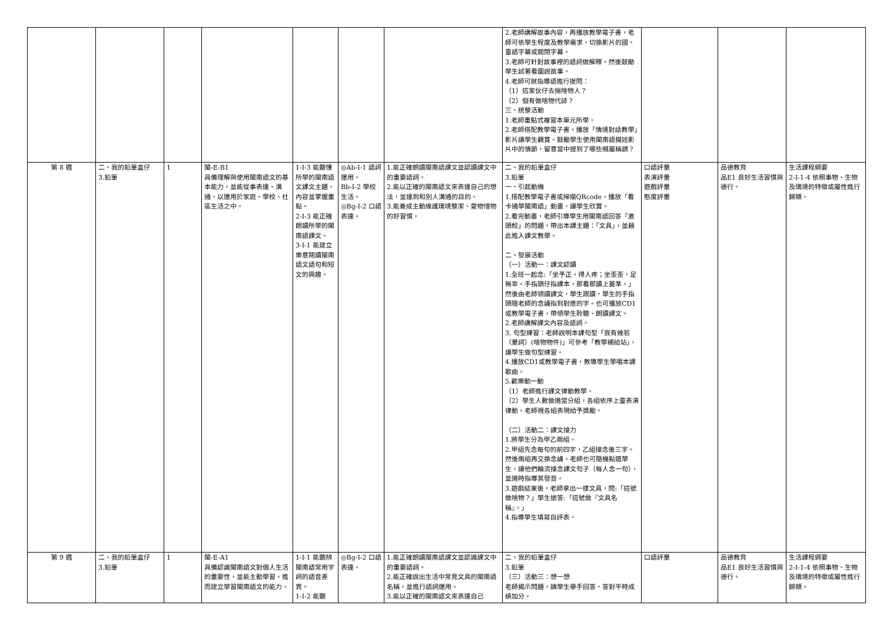| | | | | | | | 2.老師講解故事內容，再播放教學電子書，老師可依學生程度及教學需求，切換影片的國、臺語字幕或關閉字幕。 3.老師可針對故事裡的語詞做解釋，然後鼓勵學生試著看圖說故事。 4.老師可就指導語進行提問： （1）這家伙仔去揣啥物人？ （2）佪有做啥物代誌？ 三、統整活動 1.老師重點式複習本單元所學。 2.老師搭配教學電子書，播放「情境對話教學」影片讓學生觀賞。鼓勵學生使用閩南語描述影片中的情節，留意當中提到了哪些親屬稱謂？ | | | |
| 第 8 週 | 二、我的鉛筆盒仔 3.鉛筆 | 1 | 閩-E-B1 具備理解與使用閩南語文的基本能力，並能從事表達、溝通，以運用於家庭、學校、社區生活之中。 | 1-Ⅰ-3 能聽懂所學的閩南語文課文主題、內容並掌握重點。 2-Ⅰ-3 能正確朗讀所學的閩南語課文。 3-Ⅰ-1 能建立樂意閱讀閩南語文語句和短文的興趣。 | ◎Ab-Ⅰ-1 語詞運用。 Bb-Ⅰ-2 學校生活。 ◎Bg-Ⅰ-2 口語表達。 | 1.能正確朗讀閩南語課文並認讀課文中的重要語詞。 2.能以正確的閩南語文來表達自己的想法，並達到和別人溝通的目的。 3.能養成主動維護環境整潔、愛物惜物的好習慣。 | 二、我的鉛筆盒仔 3.鉛筆 一、引起動機 1.搭配教學電子書或掃描QRcode，播放「看卡通學閩南語」動畫，讓學生欣賞。 2.看完動畫，老師引導學生用閩南語回答「激頭殼」的問題，帶出本課主題：「文具」，並藉此進入課文教學。 二、發展活動 （一）活動一：課文認讀 1.全班一起念:「坐予正，得人疼；坐歪歪，足無乖。手指頭仔指課本，那看那讀上蓋準。」然後由老師領讀課文，學生跟讀，學生的手指頭隨老師的念誦指到對應的字。也可播放CD1或教學電子書，帶領學生聆聽、朗讀課文。 2.老師講解課文內容及語詞。 3. 句型練習：老師說明本課句型「我有幾若（量詞）(啥物物件)」可參考「教學補給站」，讓學生做句型練習。 4.播放CD1或教學電子書，教導學生學唱本課歌曲。 5.歡樂動一動 （1）老師進行課文律動教學。 （2）學生人數做適當分組，各組依序上臺表演律動，老師視各組表現給予獎勵。 （二）活動二：課文接力 1.將學生分為甲乙兩組。 2.甲組先念每句的前四字，乙組接念後三字。然後兩組再交換念誦。老師也可隨機點選學生，讓他們輪流接念課文句子（每人念一句），並適時指導其發音。 3.遊戲結束後，老師拿出一樣文具，問:「這號做啥物？」學生搶答:「這號做『文具名稱』。」 4.指導學生填寫自評表。 | 口語評量 表演評量 遊戲評量 態度評量 | 品德教育 品E1 良好生活習慣與德行。 | 生活課程綱要 2-Ⅰ-1-4 依照事物、生物及環境的特徵或屬性進行歸類。 |
| 第 9 週 | 二、我的鉛筆盒仔 3.鉛筆 | 1 | 閩-E-A1 具備認識閩南語文對個人生活的重要性，並能主動學習，進而建立學習閩南語文的能力。 | 1-Ⅰ-1 能聽辨閩南語常用字詞的語音差異。 1-Ⅰ-2 能聽 | ◎Bg-Ⅰ-2 口語表達。 | 1.能正確朗讀閩南語課文並認識課文中的重要語詞。 2.能正確說出生活中常見文具的閩南語名稱，並進行語詞運用。 3.能以正確的閩南語文來表達自己 | 二、我的鉛筆盒仔 3.鉛筆 （三）活動三：想一想 老師揭示問題，請學生舉手回答，答對平時成績加分。 | 口語評量 | 品德教育 品E1 良好生活習慣與德行。 | 生活課程綱要 2-Ⅰ-1-4 依照事物、生物及環境的特徵或屬性進行歸類。 |